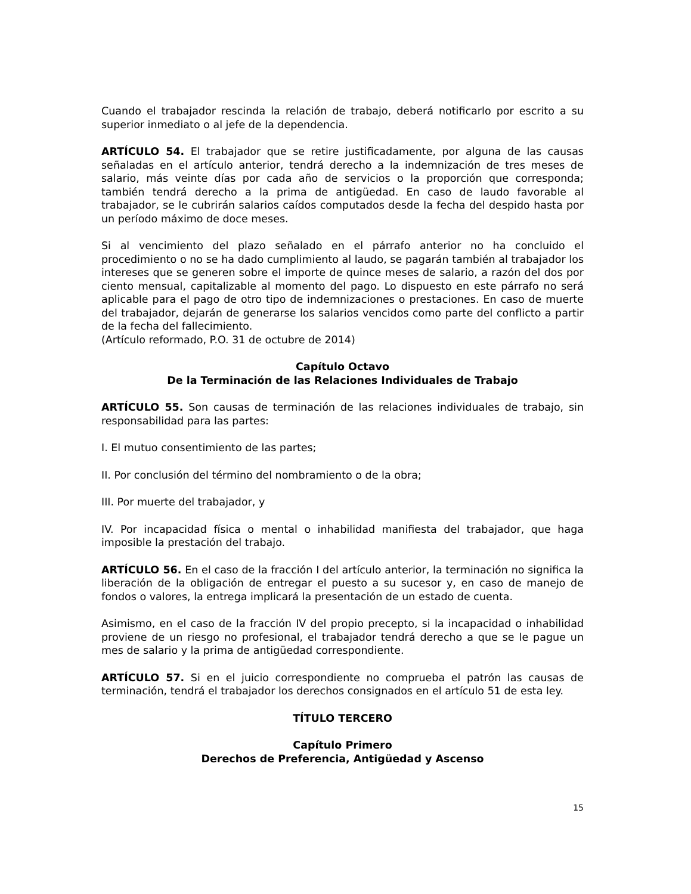Cuando el trabajador rescinda la relación de trabajo, deberá notificarlo por escrito a su superior inmediato o al jefe de la dependencia.
ARTÍCULO 54. El trabajador que se retire justificadamente, por alguna de las causas señaladas en el artículo anterior, tendrá derecho a la indemnización de tres meses de salario, más veinte días por cada año de servicios o la proporción que corresponda; también tendrá derecho a la prima de antigüedad. En caso de laudo favorable al trabajador, se le cubrirán salarios caídos computados desde la fecha del despido hasta por un período máximo de doce meses.
Si al vencimiento del plazo señalado en el párrafo anterior no ha concluido el procedimiento o no se ha dado cumplimiento al laudo, se pagarán también al trabajador los intereses que se generen sobre el importe de quince meses de salario, a razón del dos por ciento mensual, capitalizable al momento del pago. Lo dispuesto en este párrafo no será aplicable para el pago de otro tipo de indemnizaciones o prestaciones. En caso de muerte del trabajador, dejarán de generarse los salarios vencidos como parte del conflicto a partir de la fecha del fallecimiento.
(Artículo reformado, P.O. 31 de octubre de 2014)
Capítulo Octavo
De la Terminación de las Relaciones Individuales de Trabajo
ARTÍCULO 55. Son causas de terminación de las relaciones individuales de trabajo, sin responsabilidad para las partes:
I. El mutuo consentimiento de las partes;
II. Por conclusión del término del nombramiento o de la obra;
III. Por muerte del trabajador, y
IV. Por incapacidad física o mental o inhabilidad manifiesta del trabajador, que haga imposible la prestación del trabajo.
ARTÍCULO 56. En el caso de la fracción I del artículo anterior, la terminación no significa la liberación de la obligación de entregar el puesto a su sucesor y, en caso de manejo de fondos o valores, la entrega implicará la presentación de un estado de cuenta.
Asimismo, en el caso de la fracción IV del propio precepto, si la incapacidad o inhabilidad proviene de un riesgo no profesional, el trabajador tendrá derecho a que se le pague un mes de salario y la prima de antigüedad correspondiente.
ARTÍCULO 57. Si en el juicio correspondiente no comprueba el patrón las causas de terminación, tendrá el trabajador los derechos consignados en el artículo 51 de esta ley.
TÍTULO TERCERO
Capítulo Primero
Derechos de Preferencia, Antigüedad y Ascenso
15